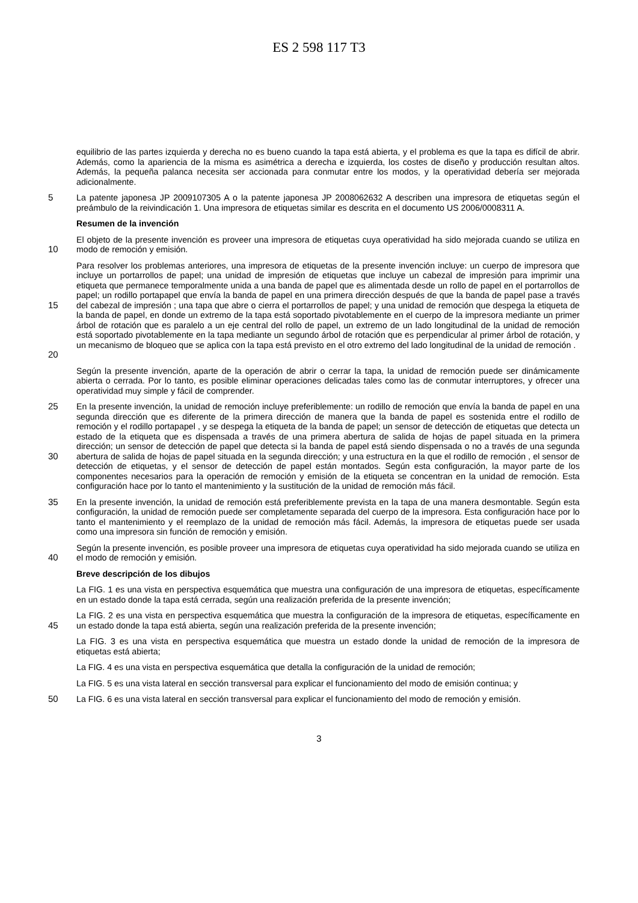ES 2 598 117 T3
equilibrio de las partes izquierda y derecha no es bueno cuando la tapa está abierta, y el problema es que la tapa es difícil de abrir. Además, como la apariencia de la misma es asimétrica a derecha e izquierda, los costes de diseño y producción resultan altos. Además, la pequeña palanca necesita ser accionada para conmutar entre los modos, y la operatividad debería ser mejorada adicionalmente.
5 La patente japonesa JP 2009107305 A o la patente japonesa JP 2008062632 A describen una impresora de etiquetas según el preámbulo de la reivindicación 1. Una impresora de etiquetas similar es descrita en el documento US 2006/0008311 A.
Resumen de la invención
10 El objeto de la presente invención es proveer una impresora de etiquetas cuya operatividad ha sido mejorada cuando se utiliza en modo de remoción y emisión.
15
20
Para resolver los problemas anteriores, una impresora de etiquetas de la presente invención incluye: un cuerpo de impresora que incluye un portarrollos de papel; una unidad de impresión de etiquetas que incluye un cabezal de impresión para imprimir una etiqueta que permanece temporalmente unida a una banda de papel que es alimentada desde un rollo de papel en el portarrollos de papel; un rodillo portapapel que envía la banda de papel en una primera dirección después de que la banda de papel pase a través del cabezal de impresión ; una tapa que abre o cierra el portarrollos de papel; y una unidad de remoción que despega la etiqueta de la banda de papel, en donde un extremo de la tapa está soportado pivotablemente en el cuerpo de la impresora mediante un primer árbol de rotación que es paralelo a un eje central del rollo de papel, un extremo de un lado longitudinal de la unidad de remoción está soportado pivotablemente en la tapa mediante un segundo árbol de rotación que es perpendicular al primer árbol de rotación, y un mecanismo de bloqueo que se aplica con la tapa está previsto en el otro extremo del lado longitudinal de la unidad de remoción .
Según la presente invención, aparte de la operación de abrir o cerrar la tapa, la unidad de remoción puede ser dinámicamente abierta o cerrada. Por lo tanto, es posible eliminar operaciones delicadas tales como las de conmutar interruptores, y ofrecer una operatividad muy simple y fácil de comprender.
25
30
En la presente invención, la unidad de remoción incluye preferiblemente: un rodillo de remoción que envía la banda de papel en una segunda dirección que es diferente de la primera dirección de manera que la banda de papel es sostenida entre el rodillo de remoción y el rodillo portapapel , y se despega la etiqueta de la banda de papel; un sensor de detección de etiquetas que detecta un estado de la etiqueta que es dispensada a través de una primera abertura de salida de hojas de papel situada en la primera dirección; un sensor de detección de papel que detecta si la banda de papel está siendo dispensada o no a través de una segunda abertura de salida de hojas de papel situada en la segunda dirección; y una estructura en la que el rodillo de remoción , el sensor de detección de etiquetas, y el sensor de detección de papel están montados. Según esta configuración, la mayor parte de los componentes necesarios para la operación de remoción y emisión de la etiqueta se concentran en la unidad de remoción. Esta configuración hace por lo tanto el mantenimiento y la sustitución de la unidad de remoción más fácil.
35 En la presente invención, la unidad de remoción está preferiblemente prevista en la tapa de una manera desmontable. Según esta configuración, la unidad de remoción puede ser completamente separada del cuerpo de la impresora. Esta configuración hace por lo tanto el mantenimiento y el reemplazo de la unidad de remoción más fácil. Además, la impresora de etiquetas puede ser usada como una impresora sin función de remoción y emisión.
40 Según la presente invención, es posible proveer una impresora de etiquetas cuya operatividad ha sido mejorada cuando se utiliza en el modo de remoción y emisión.
Breve descripción de los dibujos
La FIG. 1 es una vista en perspectiva esquemática que muestra una configuración de una impresora de etiquetas, específicamente en un estado donde la tapa está cerrada, según una realización preferida de la presente invención;
45 La FIG. 2 es una vista en perspectiva esquemática que muestra la configuración de la impresora de etiquetas, específicamente en un estado donde la tapa está abierta, según una realización preferida de la presente invención;
La FIG. 3 es una vista en perspectiva esquemática que muestra un estado donde la unidad de remoción de la impresora de etiquetas está abierta;
La FIG. 4 es una vista en perspectiva esquemática que detalla la configuración de la unidad de remoción;
La FIG. 5 es una vista lateral en sección transversal para explicar el funcionamiento del modo de emisión continua; y
50 La FIG. 6 es una vista lateral en sección transversal para explicar el funcionamiento del modo de remoción y emisión.
3